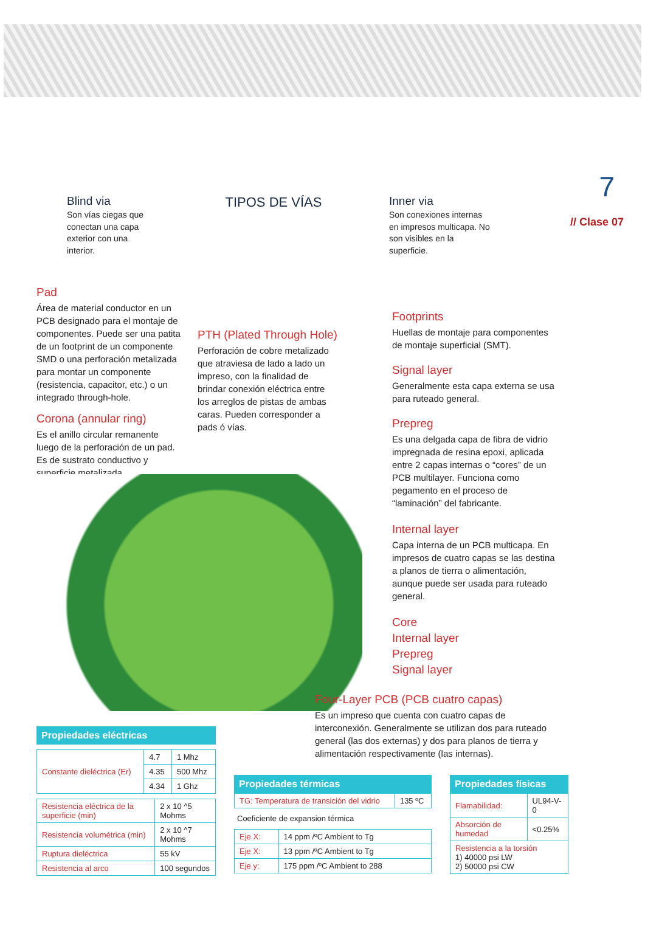7
// Clase 07
Blind via
Son vías ciegas que conectan una capa exterior con una interior.
TIPOS DE VÍAS
Inner via
Son conexiones internas en impresos multicapa. No son visibles en la superficie.
Pad
Área de material conductor en un PCB designado para el montaje de componentes. Puede ser una patita de un footprint de un componente SMD o una perforación metalizada para montar un componente (resistencia, capacitor, etc.) o un integrado through-hole.
Corona (annular ring)
Es el anillo circular remanente luego de la perforación de un pad. Es de sustrato conductivo y superficie metalizada.
PTH (Plated Through Hole)
Perforación de cobre metalizado que atraviesa de lado a lado un impreso, con la finalidad de brindar conexión eléctrica entre los arreglos de pistas de ambas caras. Pueden corresponder a pads ó vías.
Footprints
Huellas de montaje para componentes de montaje superficial (SMT).
Signal layer
Generalmente esta capa externa se usa para ruteado general.
Prepreg
Es una delgada capa de fibra de vidrio impregnada de resina epoxi, aplicada entre 2 capas internas o “cores” de un PCB multilayer. Funciona como pegamento en el proceso de “laminación” del fabricante.
Internal layer
Capa interna de un PCB multicapa. En impresos de cuatro capas se las destina a planos de tierra o alimentación, aunque puede ser usada para ruteado general.
Core
Internal layer
Prepreg
Signal layer
Four-Layer PCB (PCB cuatro capas)
Es un impreso que cuenta con cuatro capas de interconexión. Generalmente se utilizan dos para ruteado general (las dos externas) y dos para planos de tierra y alimentación respectivamente (las internas).
Propiedades eléctricas
| Constante dieléctrica (Er) | 4.7 | 1 Mhz |
| | 4.35 | 500 Mhz |
| | 4.34 | 1 Ghz |
| Resistencia eléctrica de la superficie (min) | 2 x 10 ^5 Mohms |
| Resistencia volumétrica (min) | 2 x 10 ^7 Mohms |
| Ruptura dieléctrica | 55 kV |
| Resistencia al arco | 100 segundos |
Propiedades térmicas
| TG: Temperatura de transición del vidrio | 135 ºC |
Coeficiente de expansion térmica
| Eje X: | 14 ppm /ºC Ambient to Tg |
| Eje X: | 13 ppm /ºC Ambient to Tg |
| Eje y: | 175 ppm /ºC Ambient to 288 |
Propiedades físicas
| Flamabilidad: | UL94-V-0 |
| Absorción de humedad | <0.25% |
| Resistencia a la torsión 1) 40000 psi LW 2) 50000 psi CW | |